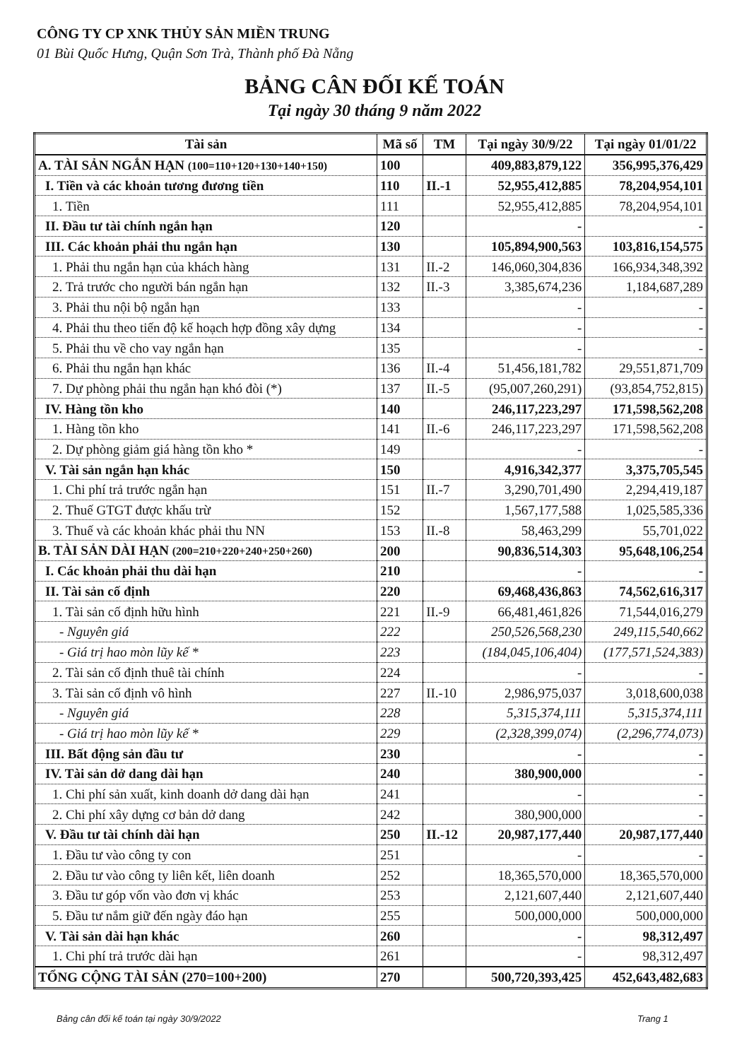CÔNG TY CP XNK THỦY SẢN MIỀN TRUNG
01 Bùi Quốc Hưng, Quận Sơn Trà, Thành phố Đà Nẵng
BẢNG CÂN ĐỐI KẾ TOÁN
Tại ngày 30 tháng 9 năm 2022
| Tài sản | Mã số | TM | Tại ngày 30/9/22 | Tại ngày 01/01/22 |
| --- | --- | --- | --- | --- |
| A. TÀI SẢN NGẮN HẠN (100=110+120+130+140+150) | 100 | | 409,883,879,122 | 356,995,376,429 |
| I. Tiền và các khoản tương đương tiền | 110 | II.-1 | 52,955,412,885 | 78,204,954,101 |
| 1. Tiền | 111 | | 52,955,412,885 | 78,204,954,101 |
| II. Đầu tư tài chính ngắn hạn | 120 | | - | - |
| III. Các khoản phải thu ngắn hạn | 130 | | 105,894,900,563 | 103,816,154,575 |
| 1. Phải thu ngắn hạn của khách hàng | 131 | II.-2 | 146,060,304,836 | 166,934,348,392 |
| 2. Trả trước cho người bán ngắn hạn | 132 | II.-3 | 3,385,674,236 | 1,184,687,289 |
| 3. Phải thu nội bộ ngắn hạn | 133 | | - | - |
| 4. Phải thu theo tiến độ kế hoạch hợp đồng xây dựng | 134 | | - | - |
| 5. Phải thu về cho vay ngắn hạn | 135 | | - | - |
| 6. Phải thu ngắn hạn khác | 136 | II.-4 | 51,456,181,782 | 29,551,871,709 |
| 7. Dự phòng phải thu ngắn hạn khó đòi (*) | 137 | II.-5 | (95,007,260,291) | (93,854,752,815) |
| IV. Hàng tồn kho | 140 | | 246,117,223,297 | 171,598,562,208 |
| 1. Hàng tồn kho | 141 | II.-6 | 246,117,223,297 | 171,598,562,208 |
| 2. Dự phòng giảm giá hàng tồn kho * | 149 | | - | - |
| V. Tài sản ngắn hạn khác | 150 | | 4,916,342,377 | 3,375,705,545 |
| 1. Chi phí trả trước ngắn hạn | 151 | II.-7 | 3,290,701,490 | 2,294,419,187 |
| 2. Thuế GTGT được khấu trừ | 152 | | 1,567,177,588 | 1,025,585,336 |
| 3. Thuế và các khoản khác phải thu NN | 153 | II.-8 | 58,463,299 | 55,701,022 |
| B. TÀI SẢN DÀI HẠN (200=210+220+240+250+260) | 200 | | 90,836,514,303 | 95,648,106,254 |
| I. Các khoản phải thu dài hạn | 210 | | - | - |
| II. Tài sản cố định | 220 | | 69,468,436,863 | 74,562,616,317 |
| 1. Tài sản cố định hữu hình | 221 | II.-9 | 66,481,461,826 | 71,544,016,279 |
| - Nguyên giá | 222 | | 250,526,568,230 | 249,115,540,662 |
| - Giá trị hao mòn lũy kế * | 223 | | (184,045,106,404) | (177,571,524,383) |
| 2. Tài sản cố định thuê tài chính | 224 | | - | - |
| 3. Tài sản cố định vô hình | 227 | II.-10 | 2,986,975,037 | 3,018,600,038 |
| - Nguyên giá | 228 | | 5,315,374,111 | 5,315,374,111 |
| - Giá trị hao mòn lũy kế * | 229 | | (2,328,399,074) | (2,296,774,073) |
| III. Bất động sản đầu tư | 230 | | - | - |
| IV. Tài sản dở dang dài hạn | 240 | | 380,900,000 | - |
| 1. Chi phí sản xuất, kinh doanh dở dang dài hạn | 241 | | - | - |
| 2. Chi phí xây dựng cơ bản dở dang | 242 | | 380,900,000 | - |
| V. Đầu tư tài chính dài hạn | 250 | II.-12 | 20,987,177,440 | 20,987,177,440 |
| 1. Đầu tư vào công ty con | 251 | | - | - |
| 2. Đầu tư vào công ty liên kết, liên doanh | 252 | | 18,365,570,000 | 18,365,570,000 |
| 3. Đầu tư góp vốn vào đơn vị khác | 253 | | 2,121,607,440 | 2,121,607,440 |
| 5. Đầu tư nắm giữ đến ngày đáo hạn | 255 | | 500,000,000 | 500,000,000 |
| V. Tài sản dài hạn khác | 260 | | - | 98,312,497 |
| 1. Chi phí trả trước dài hạn | 261 | | - | 98,312,497 |
| TỔNG CỘNG TÀI SẢN (270=100+200) | 270 | | 500,720,393,425 | 452,643,482,683 |
Bảng cân đối kế toán tại ngày 30/9/2022
Trang 1